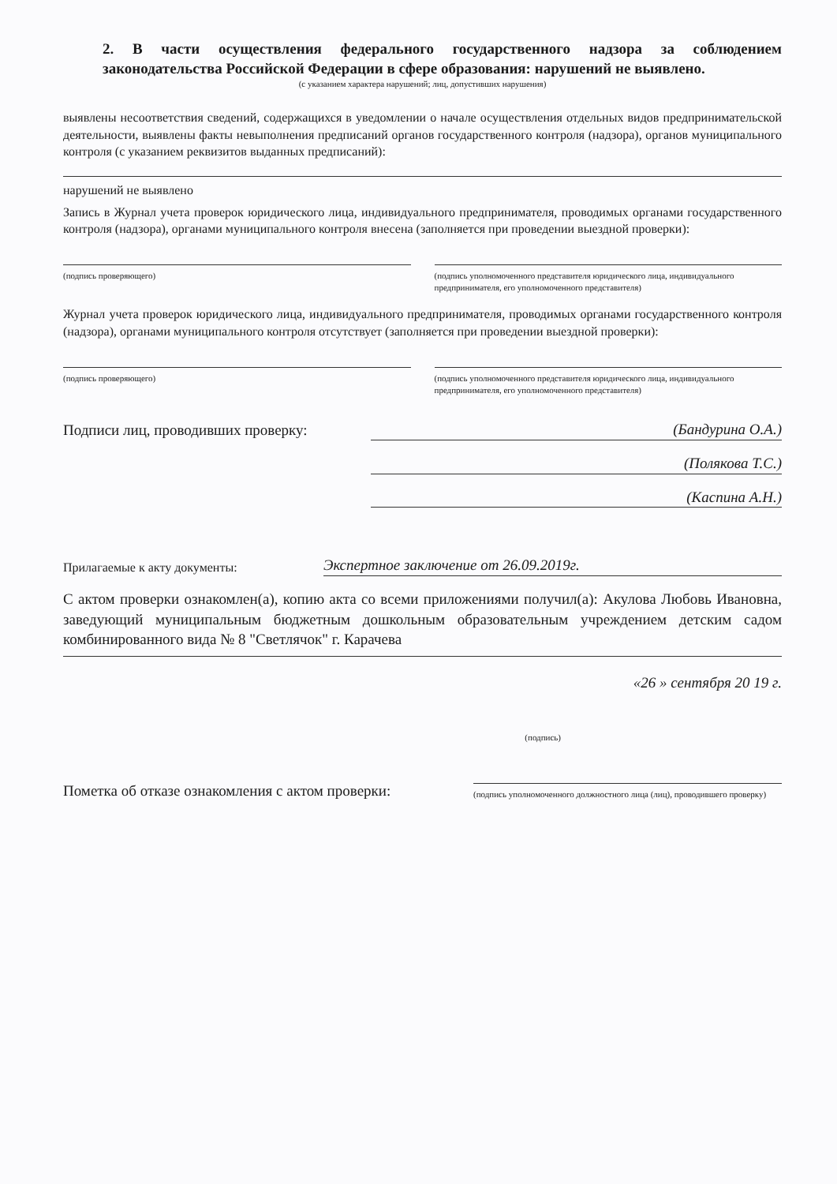2. В части осуществления федерального государственного надзора за соблюдением законодательства Российской Федерации в сфере образования: нарушений не выявлено.
(с указанием характера нарушений; лиц, допустивших нарушения)
выявлены несоответствия сведений, содержащихся в уведомлении о начале осуществления отдельных видов предпринимательской деятельности, выявлены факты невыполнения предписаний органов государственного контроля (надзора), органов муниципального контроля (с указанием реквизитов выданных предписаний):
нарушений не выявлено
Запись в Журнал учета проверок юридического лица, индивидуального предпринимателя, проводимых органами государственного контроля (надзора), органами муниципального контроля внесена (заполняется при проведении выездной проверки):
(подпись проверяющего) (подпись уполномоченного представителя юридического лица, индивидуального предпринимателя, его уполномоченного представителя)
Журнал учета проверок юридического лица, индивидуального предпринимателя, проводимых органами государственного контроля (надзора), органами муниципального контроля отсутствует (заполняется при проведении выездной проверки):
(подпись проверяющего) (подпись уполномоченного представителя юридического лица, индивидуального предпринимателя, его уполномоченного представителя)
Подписи лиц, проводивших проверку:
(Бандурина О.А.)
(Полякова Т.С.)
(Каспина А.Н.)
Прилагаемые к акту документы:
Экспертное заключение от 26.09.2019г.
С актом проверки ознакомлен(а), копию акта со всеми приложениями получил(а): Акулова Любовь Ивановна, заведующий муниципальным бюджетным дошкольным образовательным учреждением детским садом комбинированного вида № 8 "Светлячок" г. Карачева
«26 » сентября 20 19 г.
(подпись)
Пометка об отказе ознакомления с актом проверки:
(подпись уполномоченного должностного лица (лиц), проводившего проверку)